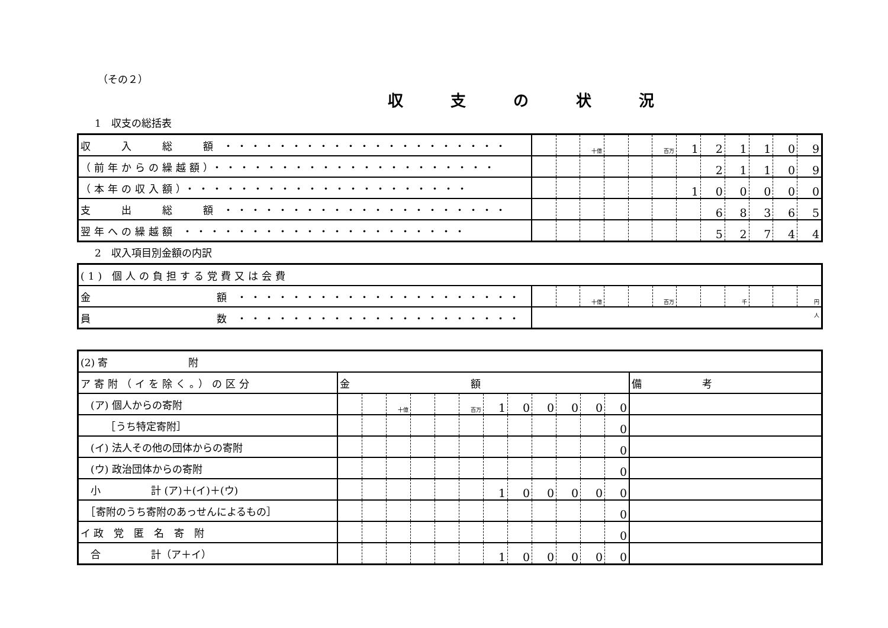（その２）
収支の状況
1　収支の総括表
| 収 入 総 額 ・・・・・・・・・・・・・・・・・・・・・ | | | 十億 | | | 百万 | 1 | 2 | 1 | 1 | 0 | 9 |
| （前年からの繰越額）・・・・・・・・・・・・・・・・・・・・・ | | | | | | | | 2 | 1 | 1 | 0 | 9 |
| （本年の収入額）・・・・・・・・・・・・・・・・・・・・・ | | | | | | | 1 | 0 | 0 | 0 | 0 | 0 |
| 支 出 総 額 ・・・・・・・・・・・・・・・・・・・・・ | | | | | | | | 6 | 8 | 3 | 6 | 5 |
| 翌年への繰越額 ・・・・・・・・・・・・・・・・・・・・・ | | | | | | | | 5 | 2 | 7 | 4 | 4 |
2　収入項目別金額の内訳
| (1) 個人の負担する党費又は会費 | | | | | | | | | | | | |
| 金 額 ・・・・・・・・・・・・・・・・・・・・・ | | | 十億 | | | 百万 | | | 千 | | | 円 |
| 員 数 ・・・・・・・・・・・・・・・・・・・・・ | 人 | | | | | | | | | | | |
| (2) 寄 附 | | | | | | | | | | | | | |
| ア寄附（イを除く。）の区分 | 金 額 | | | | | | | | | | | | 備 考 |
| (ア) 個人からの寄附 | | | 十億 | | | 百万 | 1 | 0 | 0 | 0 | 0 | 0 | |
| ［うち特定寄附］ | | | | | | | | | | | | 0 | |
| (イ) 法人その他の団体からの寄附 | | | | | | | | | | | | 0 | |
| (ウ) 政治団体からの寄附 | | | | | | | | | | | | 0 | |
| 小 計 (ア)＋(イ)＋(ウ) | | | | | | | 1 | 0 | 0 | 0 | 0 | 0 | |
| ［寄附のうち寄附のあっせんによるもの］ | | | | | | | | | | | | 0 | |
| イ 政 党 匿 名 寄 附 | | | | | | | | | | | | 0 | |
| 合 計（ア＋イ） | | | | | | | 1 | 0 | 0 | 0 | 0 | 0 | |